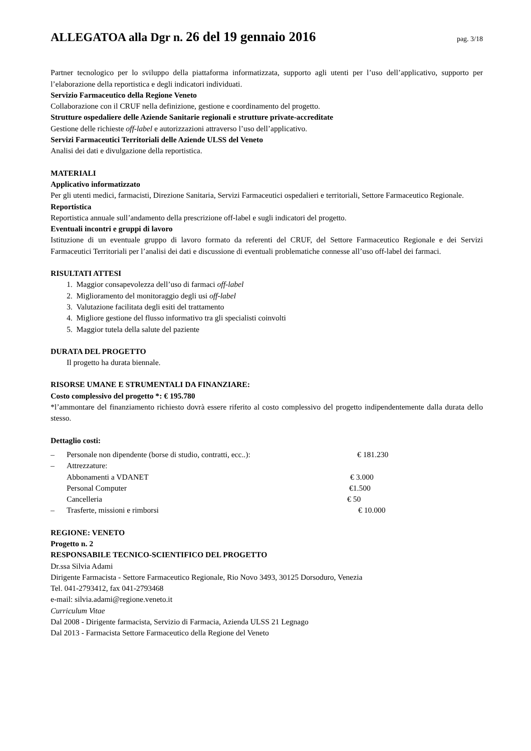ALLEGATOA alla Dgr n. 26 del 19 gennaio 2016
pag. 3/18
Partner tecnologico per lo sviluppo della piattaforma informatizzata, supporto agli utenti per l’uso dell’applicativo, supporto per l’elaborazione della reportistica e degli indicatori individuati.
Servizio Farmaceutico della Regione Veneto
Collaborazione con il CRUF nella definizione, gestione e coordinamento del progetto.
Strutture ospedaliere delle Aziende Sanitarie regionali e strutture private-accreditate
Gestione delle richieste off-label e autorizzazioni attraverso l’uso dell’applicativo.
Servizi Farmaceutici Territoriali delle Aziende ULSS del Veneto
Analisi dei dati e divulgazione della reportistica.
MATERIALI
Applicativo informatizzato
Per gli utenti medici, farmacisti, Direzione Sanitaria, Servizi Farmaceutici ospedalieri e territoriali, Settore Farmaceutico Regionale.
Reportistica
Reportistica annuale sull’andamento della prescrizione off-label e sugli indicatori del progetto.
Eventuali incontri e gruppi di lavoro
Istituzione di un eventuale gruppo di lavoro formato da referenti del CRUF, del Settore Farmaceutico Regionale e dei Servizi Farmaceutici Territoriali per l’analisi dei dati e discussione di eventuali problematiche connesse all’uso off-label dei farmaci.
RISULTATI ATTESI
1. Maggior consapevolezza dell’uso di farmaci off-label
2. Miglioramento del monitoraggio degli usi off-label
3. Valutazione facilitata degli esiti del trattamento
4. Migliore gestione del flusso informativo tra gli specialisti coinvolti
5. Maggior tutela della salute del paziente
DURATA DEL PROGETTO
Il progetto ha durata biennale.
RISORSE UMANE E STRUMENTALI DA FINANZIARE:
Costo complessivo del progetto *: € 195.780
*l’ammontare del finanziamento richiesto dovrà essere riferito al costo complessivo del progetto indipendentemente dalla durata dello stesso.
Dettaglio costi:
– Personale non dipendente (borse di studio, contratti, ecc..): € 181.230
– Attrezzature:
Abbonamenti a VDANET € 3.000
Personal Computer €1.500
Cancelleria € 50
– Trasferte, missioni e rimborsi € 10.000
REGIONE: VENETO
Progetto n. 2
RESPONSABILE TECNICO-SCIENTIFICO DEL PROGETTO
Dr.ssa Silvia Adami
Dirigente Farmacista - Settore Farmaceutico Regionale, Rio Novo 3493, 30125 Dorsoduro, Venezia
Tel. 041-2793412, fax 041-2793468
e-mail: silvia.adami@regione.veneto.it
Curriculum Vitae
Dal 2008 - Dirigente farmacista, Servizio di Farmacia, Azienda ULSS 21 Legnago
Dal 2013 - Farmacista Settore Farmaceutico della Regione del Veneto